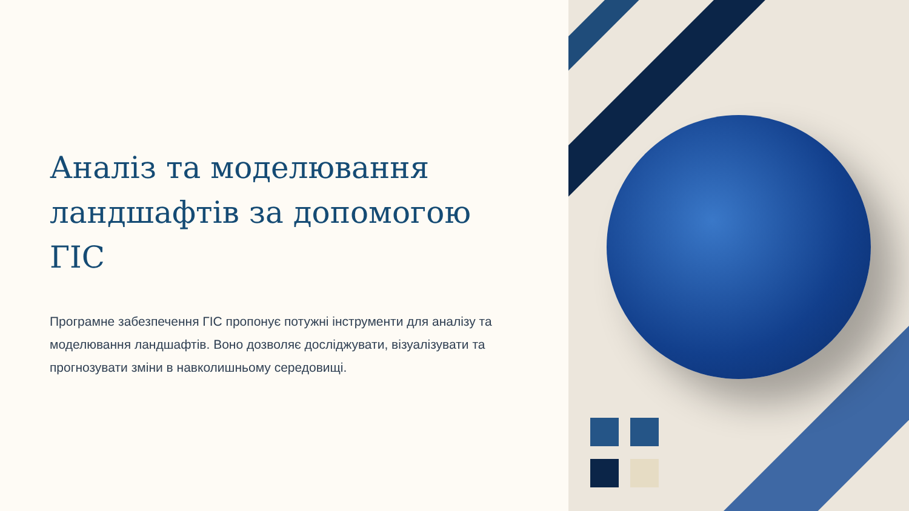Аналіз та моделювання ландшафтів за допомогою ГІС
Програмне забезпечення ГІС пропонує потужні інструменти для аналізу та моделювання ландшафтів. Воно дозволяє досліджувати, візуалізувати та прогнозувати зміни в навколишньому середовищі.